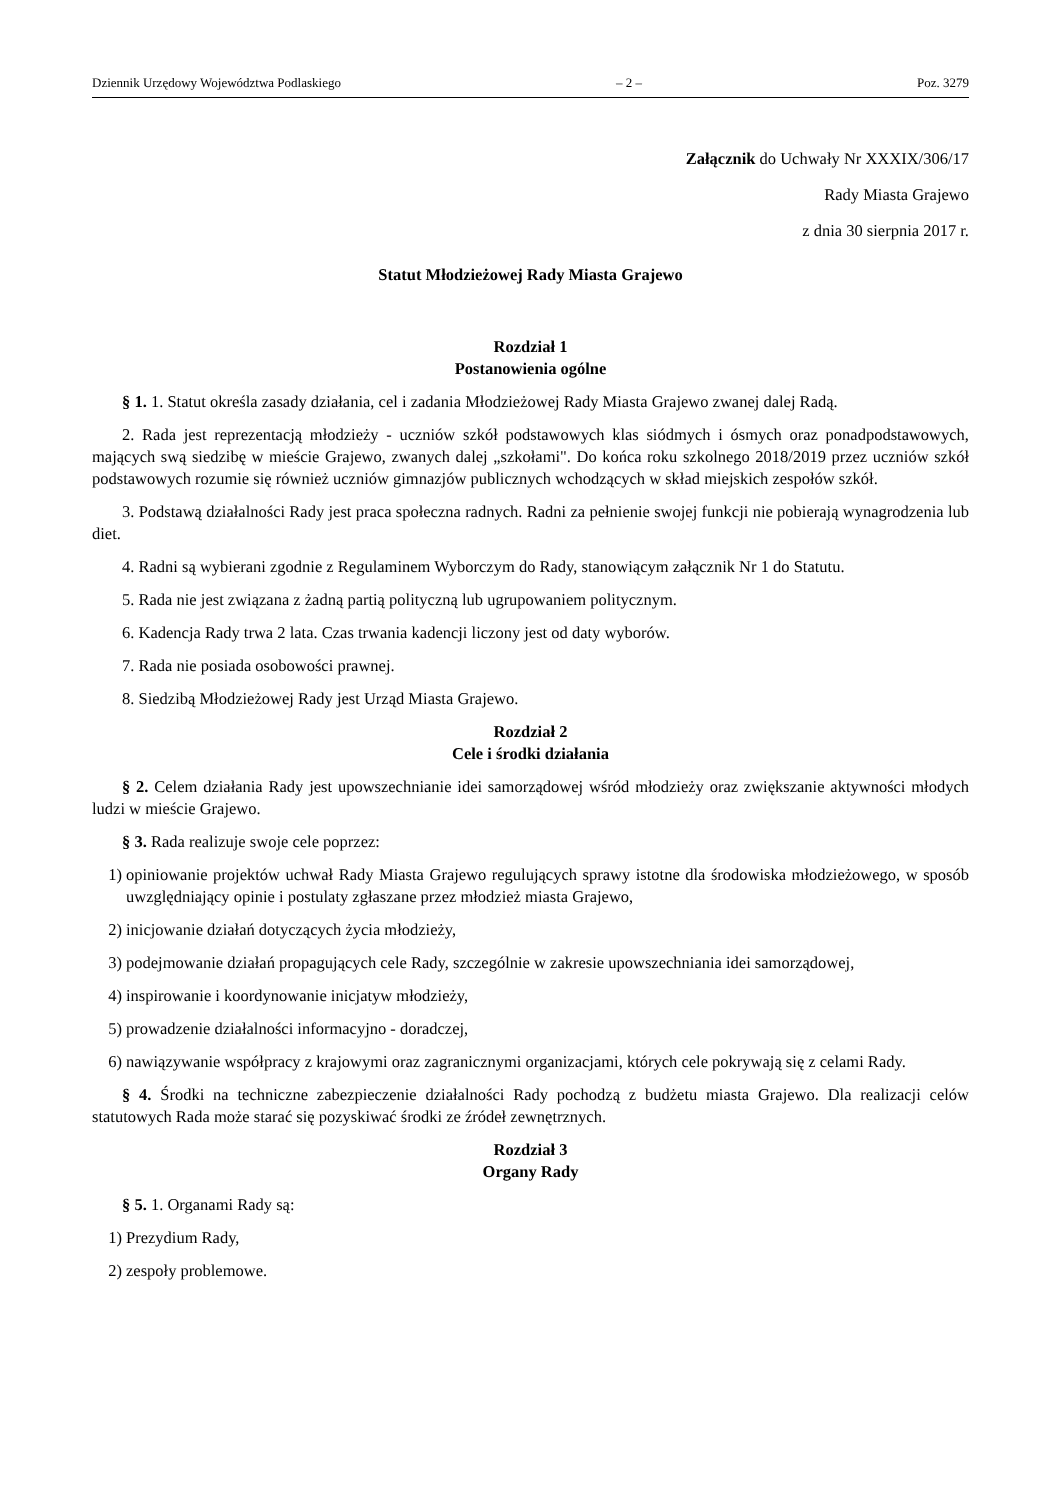Dziennik Urzędowy Województwa Podlaskiego – 2 – Poz. 3279
Załącznik do Uchwały Nr XXXIX/306/17
Rady Miasta Grajewo
z dnia 30 sierpnia 2017 r.
Statut Młodzieżowej Rady Miasta Grajewo
Rozdział 1
Postanowienia ogólne
§ 1. 1. Statut określa zasady działania, cel i zadania Młodzieżowej Rady Miasta Grajewo zwanej dalej Radą.
2. Rada jest reprezentacją młodzieży - uczniów szkół podstawowych klas siódmych i ósmych oraz ponadpodstawowych, mających swą siedzibę w mieście Grajewo, zwanych dalej „szkołami". Do końca roku szkolnego 2018/2019 przez uczniów szkół podstawowych rozumie się również uczniów gimnazjów publicznych wchodzących w skład miejskich zespołów szkół.
3. Podstawą działalności Rady jest praca społeczna radnych. Radni za pełnienie swojej funkcji nie pobierają wynagrodzenia lub diet.
4. Radni są wybierani zgodnie z Regulaminem Wyborczym do Rady, stanowiącym załącznik Nr 1 do Statutu.
5. Rada nie jest związana z żadną partią polityczną lub ugrupowaniem politycznym.
6. Kadencja Rady trwa 2 lata. Czas trwania kadencji liczony jest od daty wyborów.
7. Rada nie posiada osobowości prawnej.
8. Siedzibą Młodzieżowej Rady jest Urząd Miasta Grajewo.
Rozdział 2
Cele i środki działania
§ 2. Celem działania Rady jest upowszechnianie idei samorządowej wśród młodzieży oraz zwiększanie aktywności młodych ludzi w mieście Grajewo.
§ 3. Rada realizuje swoje cele poprzez:
1) opiniowanie projektów uchwał Rady Miasta Grajewo regulujących sprawy istotne dla środowiska młodzieżowego, w sposób uwzględniający opinie i postulaty zgłaszane przez młodzież miasta Grajewo,
2) inicjowanie działań dotyczących życia młodzieży,
3) podejmowanie działań propagujących cele Rady, szczególnie w zakresie upowszechniania idei samorządowej,
4) inspirowanie i koordynowanie inicjatyw młodzieży,
5) prowadzenie działalności informacyjno - doradczej,
6) nawiązywanie współpracy z krajowymi oraz zagranicznymi organizacjami, których cele pokrywają się z celami Rady.
§ 4. Środki na techniczne zabezpieczenie działalności Rady pochodzą z budżetu miasta Grajewo. Dla realizacji celów statutowych Rada może starać się pozyskiwać środki ze źródeł zewnętrznych.
Rozdział 3
Organy Rady
§ 5. 1. Organami Rady są:
1) Prezydium Rady,
2) zespoły problemowe.